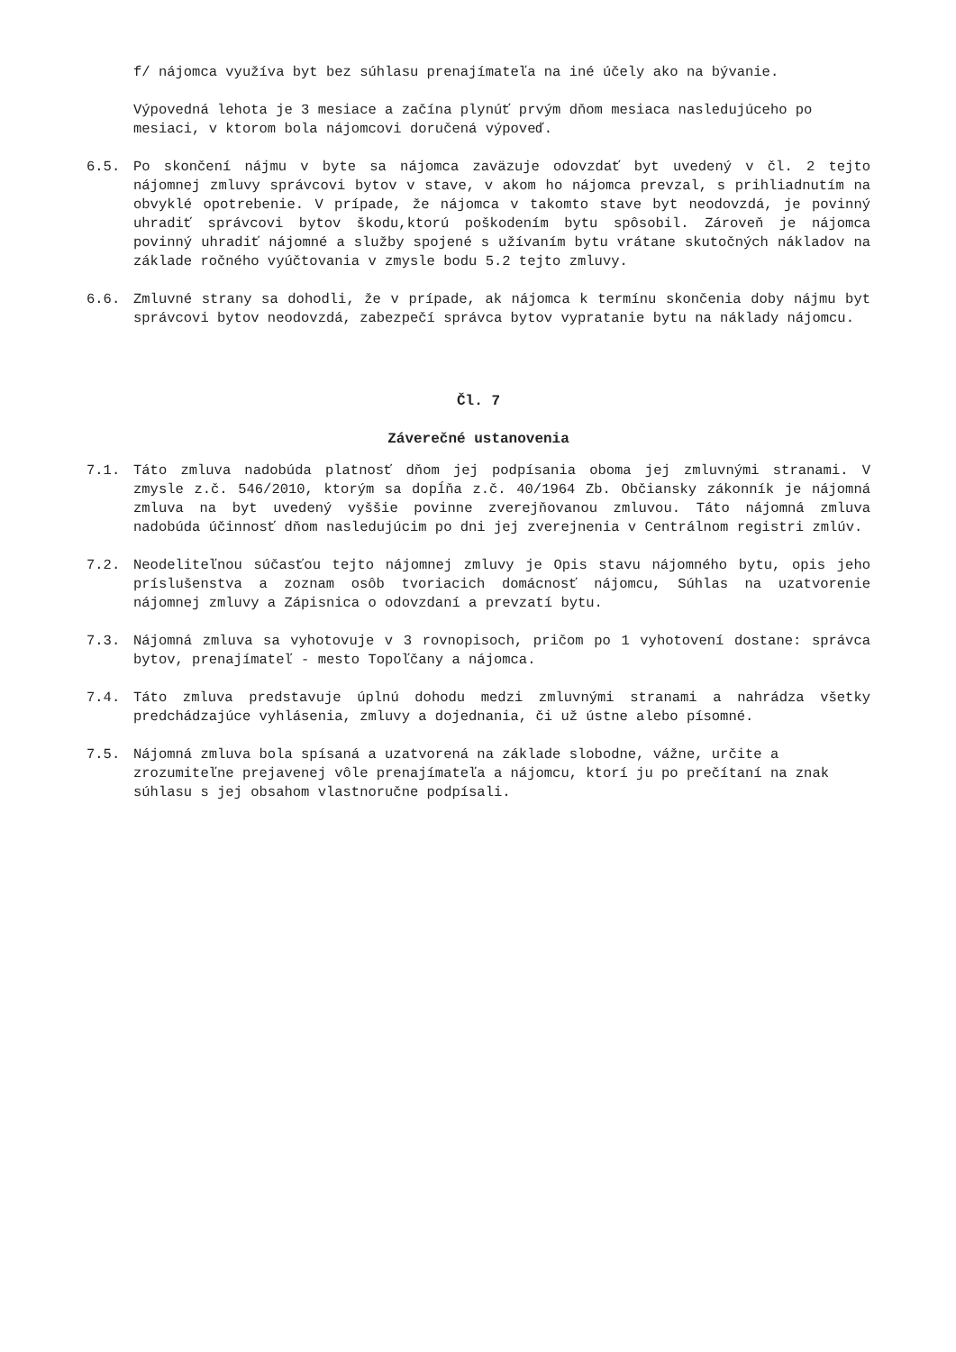f/ nájomca využíva byt bez súhlasu prenajímateľa na iné účely ako na bývanie.
Výpovedná lehota je 3 mesiace a začína plynúť prvým dňom mesiaca nasledujúceho po mesiaci, v ktorom bola nájomcovi doručená výpoveď.
6.5. Po skončení nájmu v byte sa nájomca zaväzuje odovzdať byt uvedený v čl. 2 tejto nájomnej zmluvy správcovi bytov v stave, v akom ho nájomca prevzal, s prihliadnutím na obvyklé opotrebenie. V prípade, že nájomca v takomto stave byt neodovzdá, je povinný uhradiť správcovi bytov škodu,ktorú poškodením bytu spôsobil. Zároveň je nájomca povinný uhradiť nájomné a služby spojené s užívaním bytu vrátane skutočných nákladov na základe ročného vyúčtovania v zmysle bodu 5.2 tejto zmluvy.
6.6. Zmluvné strany sa dohodli, že v prípade, ak nájomca k termínu skončenia doby nájmu byt správcovi bytov neodovzdá, zabezpečí správca bytov vypratanie bytu na náklady nájomcu.
Čl. 7
Záverečné ustanovenia
7.1. Táto zmluva nadobúda platnosť dňom jej podpísania oboma jej zmluvnými stranami. V zmysle z.č. 546/2010, ktorým sa dopĺňa z.č. 40/1964 Zb. Občiansky zákonník je nájomná zmluva na byt uvedený vyššie povinne zverejňovanou zmluvou. Táto nájomná zmluva nadobúda účinnosť dňom nasledujúcim po dni jej zverejnenia v Centrálnom registri zmlúv.
7.2. Neodeliteľnou súčasťou tejto nájomnej zmluvy je Opis stavu nájomného bytu, opis jeho príslušenstva a zoznam osôb tvoriacich domácnosť nájomcu, Súhlas na uzatvorenie nájomnej zmluvy a Zápisnica o odovzdaní a prevzatí bytu.
7.3. Nájomná zmluva sa vyhotovuje v 3 rovnopisoch, pričom po 1 vyhotovení dostane: správca bytov, prenajímateľ - mesto Topoľčany a nájomca.
7.4. Táto zmluva predstavuje úplnú dohodu medzi zmluvnými stranami a nahrádza všetky predchádzajúce vyhlásenia, zmluvy a dojednania, či už ústne alebo písomné.
7.5. Nájomná zmluva bola spísaná a uzatvorená na základe slobodne, vážne, určite a zrozumiteľne prejavenej vôle prenajímateľa a nájomcu, ktorí ju po prečítaní na znak súhlasu s jej obsahom vlastnoručne podpísali.